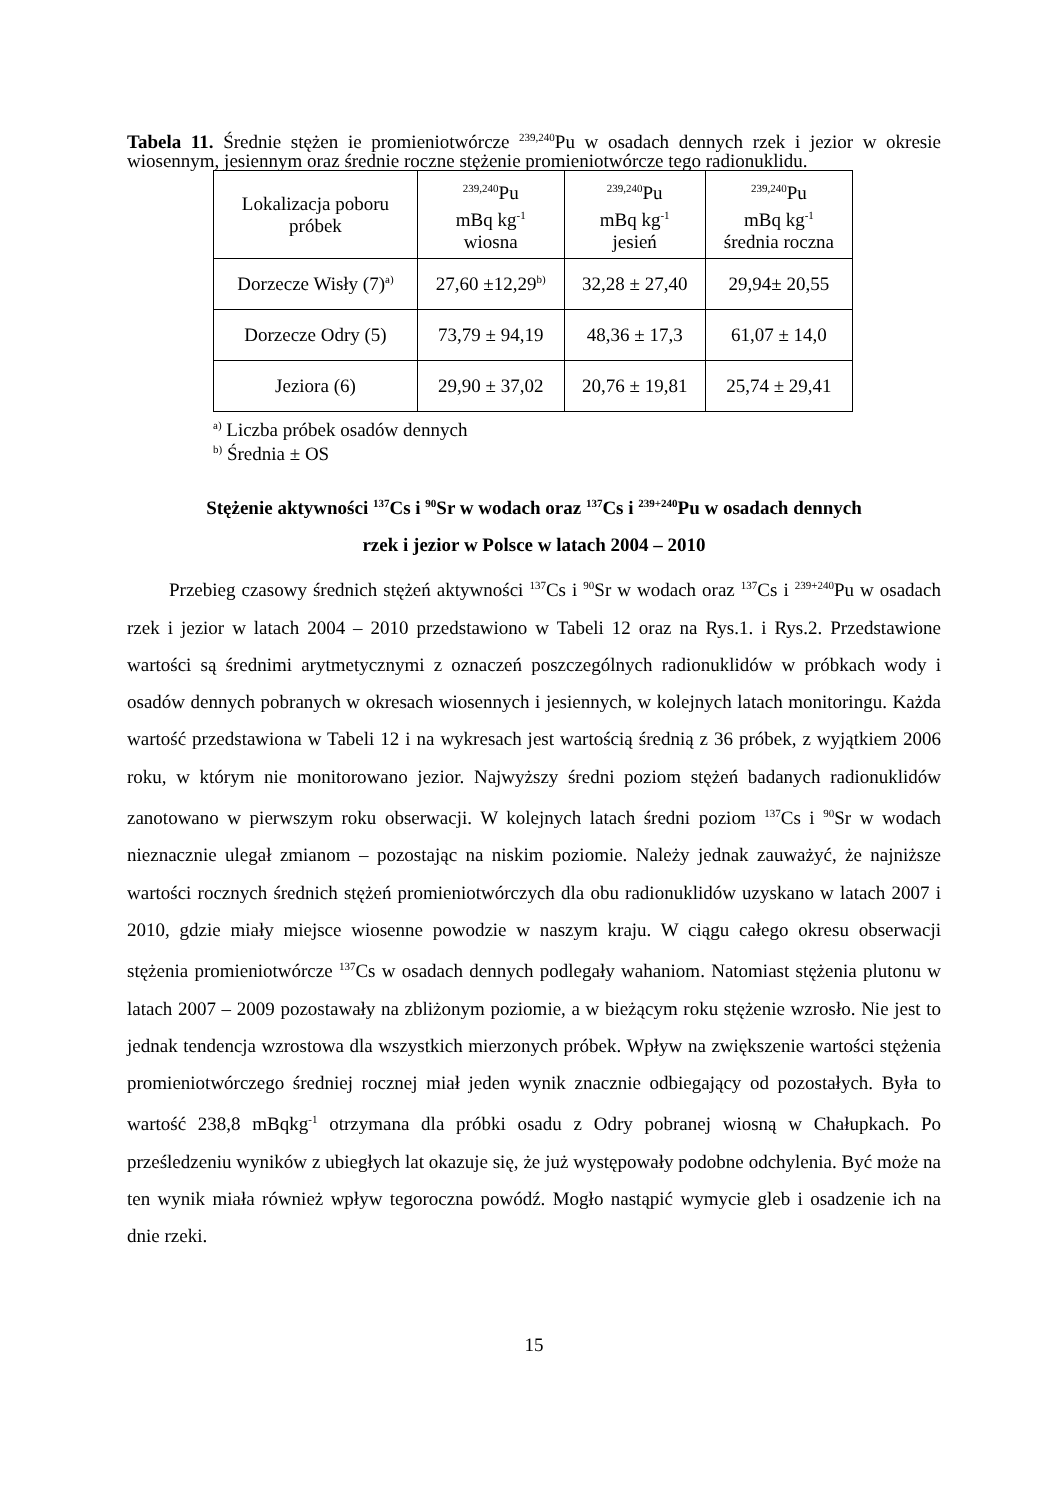Tabela 11. Średnie stężen ie promieniotwórcze <sup>239,240</sup>Pu w osadach dennych rzek i jezior w okresie wiosennym, jesiennym oraz średnie roczne stężenie promieniotwórcze tego radionuklidu.
| Lokalizacja poboru próbek | <sup>239,240</sup>Pu mBq kg<sup>-1</sup> wiosna | <sup>239,240</sup>Pu mBq kg<sup>-1</sup> jesień | <sup>239,240</sup>Pu mBq kg<sup>-1</sup> średnia roczna |
| --- | --- | --- | --- |
| Dorzecze Wisły (7)<sup>a)</sup> | 27,60 ±12,29<sup>b)</sup> | 32,28 ± 27,40 | 29,94± 20,55 |
| Dorzecze Odry (5) | 73,79 ± 94,19 | 48,36 ± 17,3 | 61,07 ± 14,0 |
| Jeziora (6) | 29,90 ± 37,02 | 20,76 ± 19,81 | 25,74 ± 29,41 |
<sup>a)</sup> Liczba próbek osadów dennych
<sup>b)</sup> Średnia ± OS
Stężenie aktywności <sup>137</sup>Cs i <sup>90</sup>Sr w wodach oraz <sup>137</sup>Cs i <sup>239+240</sup>Pu w osadach dennych
rzek i jezior w Polsce w latach 2004 – 2010
Przebieg czasowy średnich stężeń aktywności <sup>137</sup>Cs i <sup>90</sup>Sr w wodach oraz <sup>137</sup>Cs i <sup>239+240</sup>Pu w osadach rzek i jezior w latach 2004 – 2010 przedstawiono w Tabeli 12 oraz na Rys.1. i Rys.2. Przedstawione wartości są średnimi arytmetycznymi z oznaczeń poszczególnych radionuklidów w próbkach wody i osadów dennych pobranych w okresach wiosennych i jesiennych, w kolejnych latach monitoringu. Każda wartość przedstawiona w Tabeli 12 i na wykresach jest wartością średnią z 36 próbek, z wyjątkiem 2006 roku, w którym nie monitorowano jezior. Najwyższy średni poziom stężeń badanych radionuklidów zanotowano w pierwszym roku obserwacji. W kolejnych latach średni poziom <sup>137</sup>Cs i <sup>90</sup>Sr w wodach nieznacznie ulegał zmianom – pozostając na niskim poziomie. Należy jednak zauważyć, że najniższe wartości rocznych średnich stężeń promieniotwórczych dla obu radionuklidów uzyskano w latach 2007 i 2010, gdzie miały miejsce wiosenne powodzie w naszym kraju. W ciągu całego okresu obserwacji stężenia promieniotwórcze <sup>137</sup>Cs w osadach dennych podlegały wahaniom. Natomiast stężenia plutonu w latach 2007 – 2009 pozostawały na zbliżonym poziomie, a w bieżącym roku stężenie wzrosło. Nie jest to jednak tendencja wzrostowa dla wszystkich mierzonych próbek. Wpływ na zwiększenie wartości stężenia promieniotwórczego średniej rocznej miał jeden wynik znacznie odbiegający od pozostałych. Była to wartość 238,8 mBqkg<sup>-1</sup> otrzymana dla próbki osadu z Odry pobranej wiosną w Chałupkach. Po prześledzeniu wyników z ubiegłych lat okazuje się, że już występowały podobne odchylenia. Być może na ten wynik miała również wpływ tegoroczna powódź. Mogło nastąpić wymycie gleb i osadzenie ich na dnie rzeki.
15